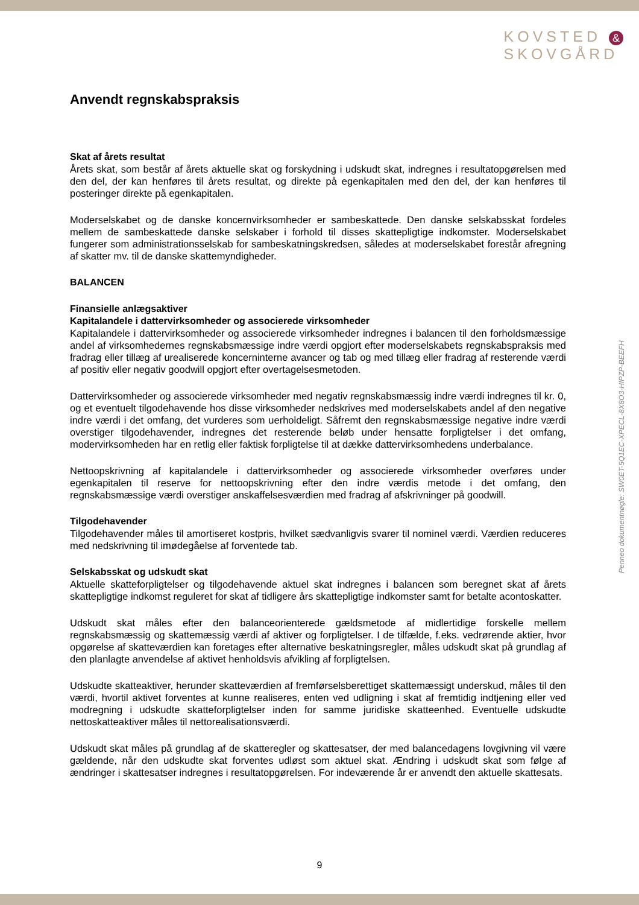KOVSTED &
SKOVGÅRD
Anvendt regnskabspraksis
Skat af årets resultat
Årets skat, som består af årets aktuelle skat og forskydning i udskudt skat, indregnes i resultatopgørelsen med den del, der kan henføres til årets resultat, og direkte på egenkapitalen med den del, der kan henføres til posteringer direkte på egenkapitalen.
Moderselskabet og de danske koncernvirksomheder er sambeskattede. Den danske selskabsskat fordeles mellem de sambeskattede danske selskaber i forhold til disses skattepligtige indkomster. Moderselskabet fungerer som administrationsselskab for sambeskatningskredsen, således at moderselskabet forestår afregning af skatter mv. til de danske skattemyndigheder.
BALANCEN
Finansielle anlægsaktiver
Kapitalandele i dattervirksomheder og associerede virksomheder
Kapitalandele i dattervirksomheder og associerede virksomheder indregnes i balancen til den forholdsmæssige andel af virksomhedernes regnskabsmæssige indre værdi opgjort efter moderselskabets regnskabspraksis med fradrag eller tillæg af urealiserede koncerninterne avancer og tab og med tillæg eller fradrag af resterende værdi af positiv eller negativ goodwill opgjort efter overtagelsesmetoden.
Dattervirksomheder og associerede virksomheder med negativ regnskabsmæssig indre værdi indregnes til kr. 0, og et eventuelt tilgodehavende hos disse virksomheder nedskrives med moderselskabets andel af den negative indre værdi i det omfang, det vurderes som uerholdeligt. Såfremt den regnskabsmæssige negative indre værdi overstiger tilgodehavender, indregnes det resterende beløb under hensatte forpligtelser i det omfang, modervirksomheden har en retlig eller faktisk forpligtelse til at dække dattervirksomhedens underbalance.
Nettoopskrivning af kapitalandele i dattervirksomheder og associerede virksomheder overføres under egenkapitalen til reserve for nettoopskrivning efter den indre værdis metode i det omfang, den regnskabsmæssige værdi overstiger anskaffelsesværdien med fradrag af afskrivninger på goodwill.
Tilgodehavender
Tilgodehavender måles til amortiseret kostpris, hvilket sædvanligvis svarer til nominel værdi. Værdien reduceres med nedskrivning til imødegåelse af forventede tab.
Selskabsskat og udskudt skat
Aktuelle skatteforpligtelser og tilgodehavende aktuel skat indregnes i balancen som beregnet skat af årets skattepligtige indkomst reguleret for skat af tidligere års skattepligtige indkomster samt for betalte acontoskatter.
Udskudt skat måles efter den balanceorienterede gældsmetode af midlertidige forskelle mellem regnskabsmæssig og skattemæssig værdi af aktiver og forpligtelser. I de tilfælde, f.eks. vedrørende aktier, hvor opgørelse af skatteværdien kan foretages efter alternative beskatningsregler, måles udskudt skat på grundlag af den planlagte anvendelse af aktivet henholdsvis afvikling af forpligtelsen.
Udskudte skatteaktiver, herunder skatteværdien af fremførselsberettiget skattemæssigt underskud, måles til den værdi, hvortil aktivet forventes at kunne realiseres, enten ved udligning i skat af fremtidig indtjening eller ved modregning i udskudte skatteforpligtelser inden for samme juridiske skatteenhed. Eventuelle udskudte nettoskatteaktiver måles til nettorealisationsværdi.
Udskudt skat måles på grundlag af de skatteregler og skattesatser, der med balancedagens lovgivning vil være gældende, når den udskudte skat forventes udløst som aktuel skat. Ændring i udskudt skat som følge af ændringer i skattesatser indregnes i resultatopgørelsen. For indeværende år er anvendt den aktuelle skattesats.
Penneo dokumentnøgle: SW0ET-5Q1EC-XPECL-8X8O3-HIPZP-BEEFH
9